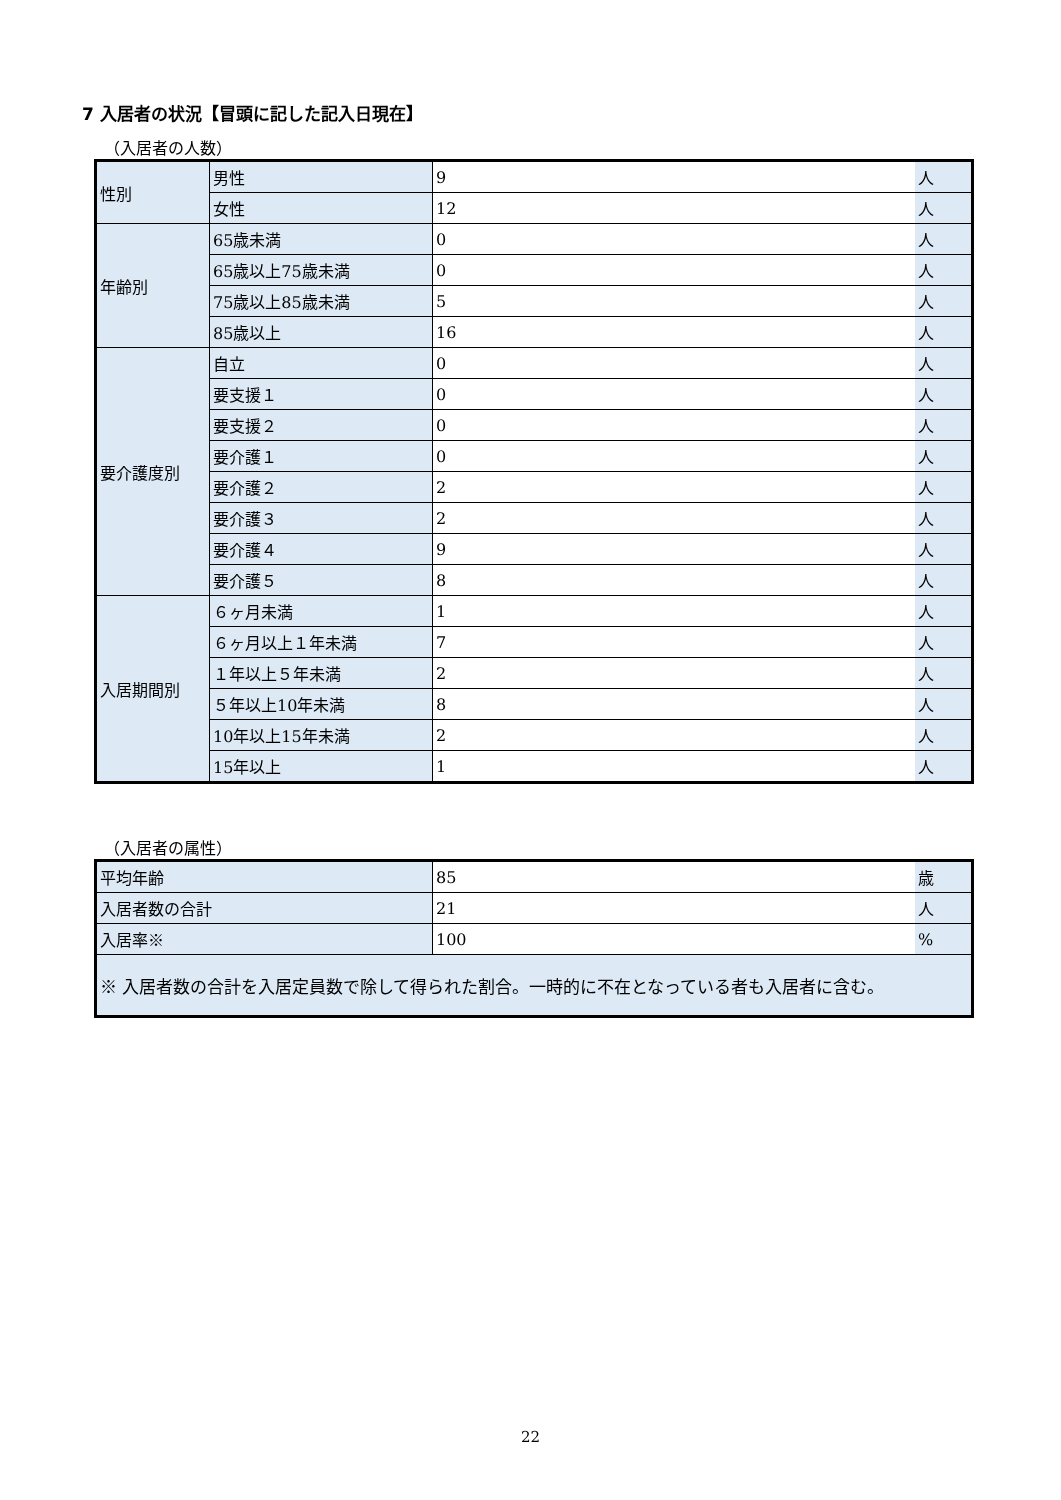7 入居者の状況【冒頭に記した記入日現在】
（入居者の人数）
| 性別 | 男性 | 9 | 人 |
| | 女性 | 12 | 人 |
| 年齢別 | 65歳未満 | 0 | 人 |
| | 65歳以上75歳未満 | 0 | 人 |
| | 75歳以上85歳未満 | 5 | 人 |
| | 85歳以上 | 16 | 人 |
| 要介護度別 | 自立 | 0 | 人 |
| | 要支援１ | 0 | 人 |
| | 要支援２ | 0 | 人 |
| | 要介護１ | 0 | 人 |
| | 要介護２ | 2 | 人 |
| | 要介護３ | 2 | 人 |
| | 要介護４ | 9 | 人 |
| | 要介護５ | 8 | 人 |
| 入居期間別 | ６ヶ月未満 | 1 | 人 |
| | ６ヶ月以上１年未満 | 7 | 人 |
| | １年以上５年未満 | 2 | 人 |
| | ５年以上10年未満 | 8 | 人 |
| | 10年以上15年未満 | 2 | 人 |
| | 15年以上 | 1 | 人 |
（入居者の属性）
| 平均年齢 | 85 | 歳 |
| 入居者数の合計 | 21 | 人 |
| 入居率※ | 100 | % |
| ※ 入居者数の合計を入居定員数で除して得られた割合。一時的に不在となっている者も入居者に含む。 | | |
22